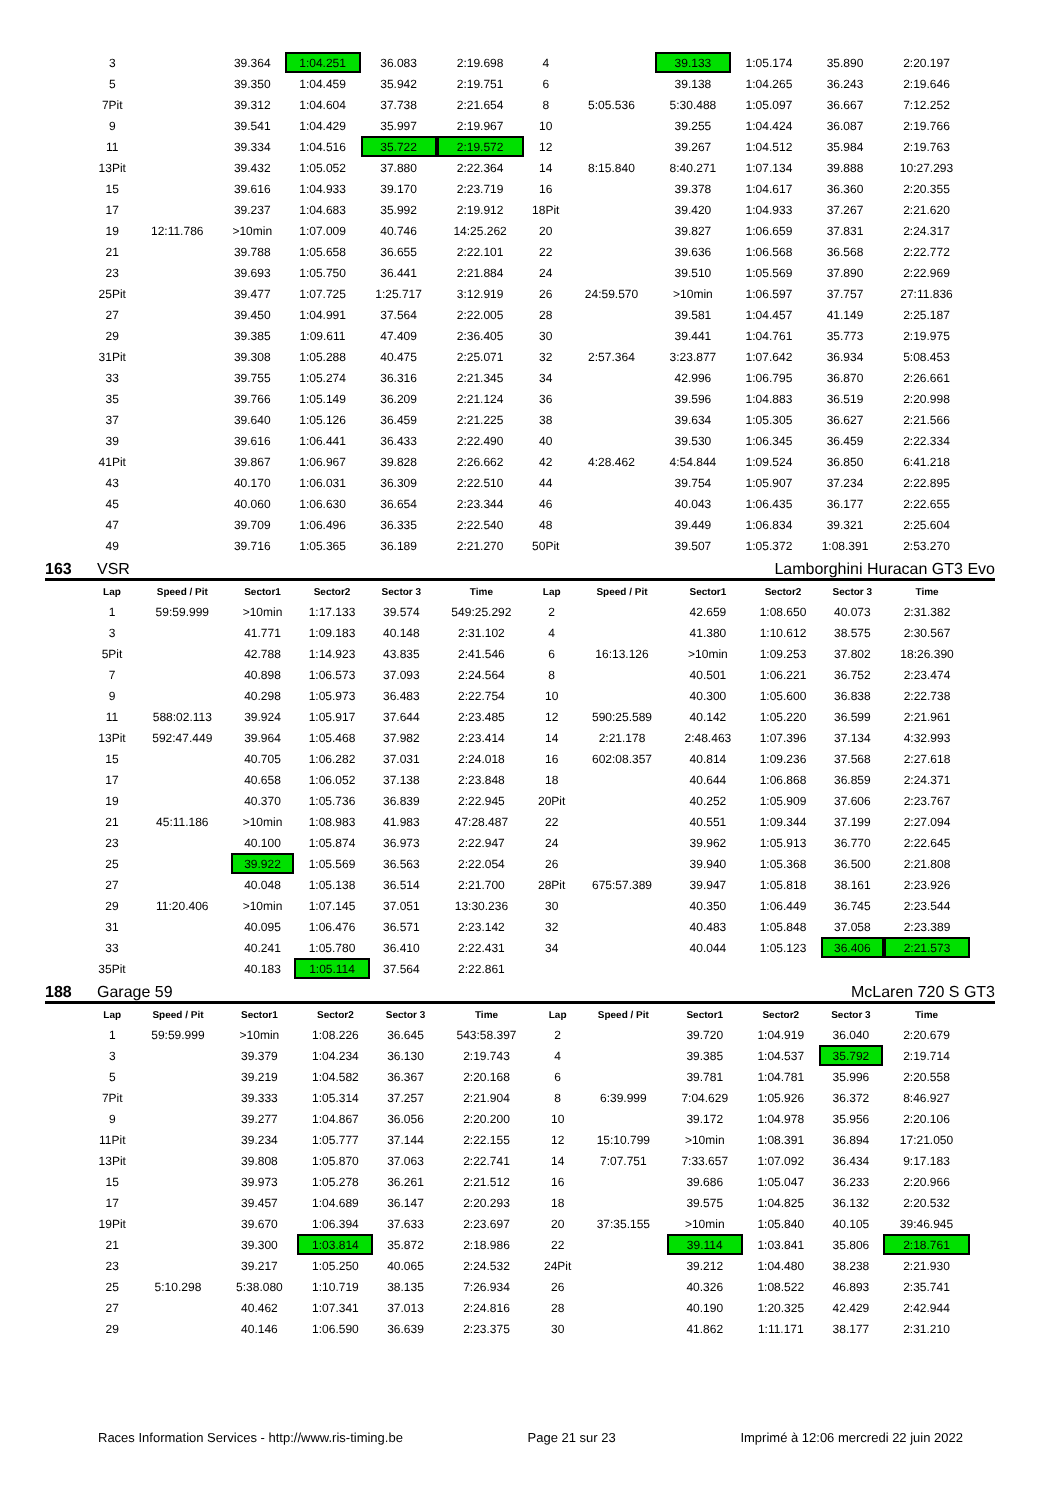| 3 | | 39.364 | 1:04.251 | 36.083 | 2:19.698 | 4 | | 39.133 | 1:05.174 | 35.890 | 2:20.197 |
| 5 | | 39.350 | 1:04.459 | 35.942 | 2:19.751 | 6 | | 39.138 | 1:04.265 | 36.243 | 2:19.646 |
| 7Pit | | 39.312 | 1:04.604 | 37.738 | 2:21.654 | 8 | 5:05.536 | 5:30.488 | 1:05.097 | 36.667 | 7:12.252 |
| 9 | | 39.541 | 1:04.429 | 35.997 | 2:19.967 | 10 | | 39.255 | 1:04.424 | 36.087 | 2:19.766 |
| 11 | | 39.334 | 1:04.516 | 35.722 | 2:19.572 | 12 | | 39.267 | 1:04.512 | 35.984 | 2:19.763 |
| 13Pit | | 39.432 | 1:05.052 | 37.880 | 2:22.364 | 14 | 8:15.840 | 8:40.271 | 1:07.134 | 39.888 | 10:27.293 |
| 15 | | 39.616 | 1:04.933 | 39.170 | 2:23.719 | 16 | | 39.378 | 1:04.617 | 36.360 | 2:20.355 |
| 17 | | 39.237 | 1:04.683 | 35.992 | 2:19.912 | 18Pit | | 39.420 | 1:04.933 | 37.267 | 2:21.620 |
| 19 | 12:11.786 | >10min | 1:07.009 | 40.746 | 14:25.262 | 20 | | 39.827 | 1:06.659 | 37.831 | 2:24.317 |
| 21 | | 39.788 | 1:05.658 | 36.655 | 2:22.101 | 22 | | 39.636 | 1:06.568 | 36.568 | 2:22.772 |
| 23 | | 39.693 | 1:05.750 | 36.441 | 2:21.884 | 24 | | 39.510 | 1:05.569 | 37.890 | 2:22.969 |
| 25Pit | | 39.477 | 1:07.725 | 1:25.717 | 3:12.919 | 26 | 24:59.570 | >10min | 1:06.597 | 37.757 | 27:11.836 |
| 27 | | 39.450 | 1:04.991 | 37.564 | 2:22.005 | 28 | | 39.581 | 1:04.457 | 41.149 | 2:25.187 |
| 29 | | 39.385 | 1:09.611 | 47.409 | 2:36.405 | 30 | | 39.441 | 1:04.761 | 35.773 | 2:19.975 |
| 31Pit | | 39.308 | 1:05.288 | 40.475 | 2:25.071 | 32 | 2:57.364 | 3:23.877 | 1:07.642 | 36.934 | 5:08.453 |
| 33 | | 39.755 | 1:05.274 | 36.316 | 2:21.345 | 34 | | 42.996 | 1:06.795 | 36.870 | 2:26.661 |
| 35 | | 39.766 | 1:05.149 | 36.209 | 2:21.124 | 36 | | 39.596 | 1:04.883 | 36.519 | 2:20.998 |
| 37 | | 39.640 | 1:05.126 | 36.459 | 2:21.225 | 38 | | 39.634 | 1:05.305 | 36.627 | 2:21.566 |
| 39 | | 39.616 | 1:06.441 | 36.433 | 2:22.490 | 40 | | 39.530 | 1:06.345 | 36.459 | 2:22.334 |
| 41Pit | | 39.867 | 1:06.967 | 39.828 | 2:26.662 | 42 | 4:28.462 | 4:54.844 | 1:09.524 | 36.850 | 6:41.218 |
| 43 | | 40.170 | 1:06.031 | 36.309 | 2:22.510 | 44 | | 39.754 | 1:05.907 | 37.234 | 2:22.895 |
| 45 | | 40.060 | 1:06.630 | 36.654 | 2:23.344 | 46 | | 40.043 | 1:06.435 | 36.177 | 2:22.655 |
| 47 | | 39.709 | 1:06.496 | 36.335 | 2:22.540 | 48 | | 39.449 | 1:06.834 | 39.321 | 2:25.604 |
| 49 | | 39.716 | 1:05.365 | 36.189 | 2:21.270 | 50Pit | | 39.507 | 1:05.372 | 1:08.391 | 2:53.270 |
163 VSR Lamborghini Huracan GT3 Evo
| Lap | Speed / Pit | Sector1 | Sector2 | Sector 3 | Time | Lap | Speed / Pit | Sector1 | Sector2 | Sector 3 | Time |
| --- | --- | --- | --- | --- | --- | --- | --- | --- | --- | --- | --- |
| 1 | 59:59.999 | >10min | 1:17.133 | 39.574 | 549:25.292 | 2 | | 42.659 | 1:08.650 | 40.073 | 2:31.382 |
| 3 | | 41.771 | 1:09.183 | 40.148 | 2:31.102 | 4 | | 41.380 | 1:10.612 | 38.575 | 2:30.567 |
| 5Pit | | 42.788 | 1:14.923 | 43.835 | 2:41.546 | 6 | 16:13.126 | >10min | 1:09.253 | 37.802 | 18:26.390 |
| 7 | | 40.898 | 1:06.573 | 37.093 | 2:24.564 | 8 | | 40.501 | 1:06.221 | 36.752 | 2:23.474 |
| 9 | | 40.298 | 1:05.973 | 36.483 | 2:22.754 | 10 | | 40.300 | 1:05.600 | 36.838 | 2:22.738 |
| 11 | 588:02.113 | 39.924 | 1:05.917 | 37.644 | 2:23.485 | 12 | 590:25.589 | 40.142 | 1:05.220 | 36.599 | 2:21.961 |
| 13Pit | 592:47.449 | 39.964 | 1:05.468 | 37.982 | 2:23.414 | 14 | 2:21.178 | 2:48.463 | 1:07.396 | 37.134 | 4:32.993 |
| 15 | | 40.705 | 1:06.282 | 37.031 | 2:24.018 | 16 | 602:08.357 | 40.814 | 1:09.236 | 37.568 | 2:27.618 |
| 17 | | 40.658 | 1:06.052 | 37.138 | 2:23.848 | 18 | | 40.644 | 1:06.868 | 36.859 | 2:24.371 |
| 19 | | 40.370 | 1:05.736 | 36.839 | 2:22.945 | 20Pit | | 40.252 | 1:05.909 | 37.606 | 2:23.767 |
| 21 | 45:11.186 | >10min | 1:08.983 | 41.983 | 47:28.487 | 22 | | 40.551 | 1:09.344 | 37.199 | 2:27.094 |
| 23 | | 40.100 | 1:05.874 | 36.973 | 2:22.947 | 24 | | 39.962 | 1:05.913 | 36.770 | 2:22.645 |
| 25 | | 39.922 | 1:05.569 | 36.563 | 2:22.054 | 26 | | 39.940 | 1:05.368 | 36.500 | 2:21.808 |
| 27 | | 40.048 | 1:05.138 | 36.514 | 2:21.700 | 28Pit | 675:57.389 | 39.947 | 1:05.818 | 38.161 | 2:23.926 |
| 29 | 11:20.406 | >10min | 1:07.145 | 37.051 | 13:30.236 | 30 | | 40.350 | 1:06.449 | 36.745 | 2:23.544 |
| 31 | | 40.095 | 1:06.476 | 36.571 | 2:23.142 | 32 | | 40.483 | 1:05.848 | 37.058 | 2:23.389 |
| 33 | | 40.241 | 1:05.780 | 36.410 | 2:22.431 | 34 | | 40.044 | 1:05.123 | 36.406 | 2:21.573 |
| 35Pit | | 40.183 | 1:05.114 | 37.564 | 2:22.861 | | | | | | |
188 Garage 59 McLaren 720 S GT3
| Lap | Speed / Pit | Sector1 | Sector2 | Sector 3 | Time | Lap | Speed / Pit | Sector1 | Sector2 | Sector 3 | Time |
| --- | --- | --- | --- | --- | --- | --- | --- | --- | --- | --- | --- |
| 1 | 59:59.999 | >10min | 1:08.226 | 36.645 | 543:58.397 | 2 | | 39.720 | 1:04.919 | 36.040 | 2:20.679 |
| 3 | | 39.379 | 1:04.234 | 36.130 | 2:19.743 | 4 | | 39.385 | 1:04.537 | 35.792 | 2:19.714 |
| 5 | | 39.219 | 1:04.582 | 36.367 | 2:20.168 | 6 | | 39.781 | 1:04.781 | 35.996 | 2:20.558 |
| 7Pit | | 39.333 | 1:05.314 | 37.257 | 2:21.904 | 8 | 6:39.999 | 7:04.629 | 1:05.926 | 36.372 | 8:46.927 |
| 9 | | 39.277 | 1:04.867 | 36.056 | 2:20.200 | 10 | | 39.172 | 1:04.978 | 35.956 | 2:20.106 |
| 11Pit | | 39.234 | 1:05.777 | 37.144 | 2:22.155 | 12 | 15:10.799 | >10min | 1:08.391 | 36.894 | 17:21.050 |
| 13Pit | | 39.808 | 1:05.870 | 37.063 | 2:22.741 | 14 | 7:07.751 | 7:33.657 | 1:07.092 | 36.434 | 9:17.183 |
| 15 | | 39.973 | 1:05.278 | 36.261 | 2:21.512 | 16 | | 39.686 | 1:05.047 | 36.233 | 2:20.966 |
| 17 | | 39.457 | 1:04.689 | 36.147 | 2:20.293 | 18 | | 39.575 | 1:04.825 | 36.132 | 2:20.532 |
| 19Pit | | 39.670 | 1:06.394 | 37.633 | 2:23.697 | 20 | 37:35.155 | >10min | 1:05.840 | 40.105 | 39:46.945 |
| 21 | | 39.300 | 1:03.814 | 35.872 | 2:18.986 | 22 | | 39.114 | 1:03.841 | 35.806 | 2:18.761 |
| 23 | | 39.217 | 1:05.250 | 40.065 | 2:24.532 | 24Pit | | 39.212 | 1:04.480 | 38.238 | 2:21.930 |
| 25 | 5:10.298 | 5:38.080 | 1:10.719 | 38.135 | 7:26.934 | 26 | | 40.326 | 1:08.522 | 46.893 | 2:35.741 |
| 27 | | 40.462 | 1:07.341 | 37.013 | 2:24.816 | 28 | | 40.190 | 1:20.325 | 42.429 | 2:42.944 |
| 29 | | 40.146 | 1:06.590 | 36.639 | 2:23.375 | 30 | | 41.862 | 1:11.171 | 38.177 | 2:31.210 |
Races Information Services - http://www.ris-timing.be Page 21 sur 23 Imprimé à 12:06 mercredi 22 juin 2022